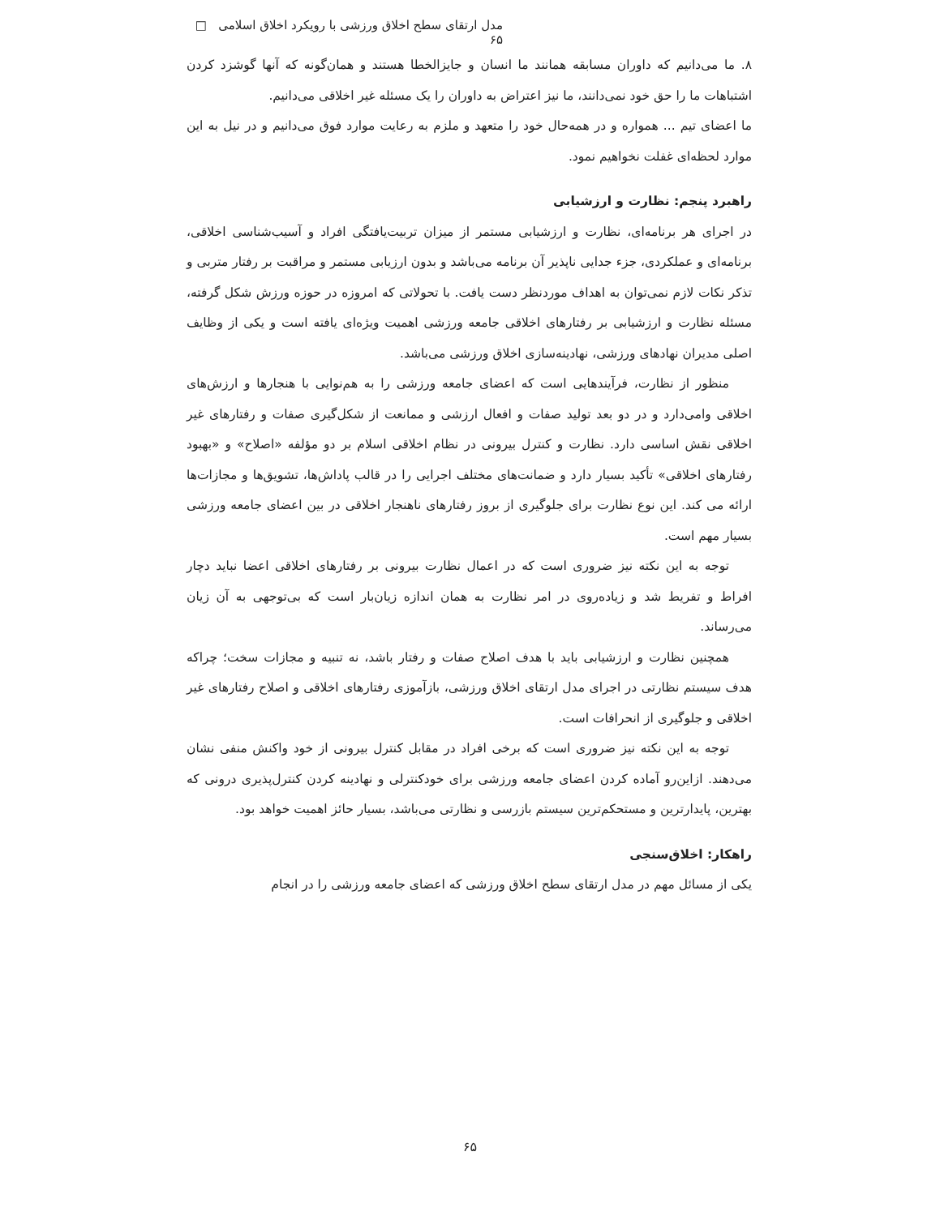مدل ارتقای سطح اخلاق ورزشی با رویکرد اخلاق اسلامی □ ۶۵
۸. ما می‌دانیم که داوران مسابقه همانند ما انسان و جایزالخطا هستند و همان‌گونه که آنها گوشزد کردن اشتباهات ما را حق خود نمی‌دانند، ما نیز اعتراض به داوران را یک مسئله غیر اخلاقی می‌دانیم.
ما اعضای تیم ... همواره و در همه‌حال خود را متعهد و ملزم به رعایت موارد فوق می‌دانیم و در نیل به این موارد لحظه‌ای غفلت نخواهیم نمود.
راهبرد پنجم: نظارت و ارزشیابی
در اجرای هر برنامه‌ای، نظارت و ارزشیابی مستمر از میزان تربیت‌یافتگی افراد و آسیب‌شناسی اخلاقی، برنامه‌ای و عملکردی، جزء جدایی ناپذیر آن برنامه می‌باشد و بدون ارزیابی مستمر و مراقبت بر رفتار متربی و تذکر نکات لازم نمی‌توان به اهداف موردنظر دست یافت. با تحولاتی که امروزه در حوزه ورزش شکل گرفته، مسئله نظارت و ارزشیابی بر رفتارهای اخلاقی جامعه ورزشی اهمیت ویژه‌ای یافته است و یکی از وظایف اصلی مدیران نهادهای ورزشی، نهادینه‌سازی اخلاق ورزشی می‌باشد.
منظور از نظارت، فرآیندهایی است که اعضای جامعه ورزشی را به هم‌نوایی با هنجارها و ارزش‌های اخلاقی وامی‌دارد و در دو بعد تولید صفات و افعال ارزشی و ممانعت از شکل‌گیری صفات و رفتارهای غیر اخلاقی نقش اساسی دارد. نظارت و کنترل بیرونی در نظام اخلاقی اسلام بر دو مؤلفه «اصلاح» و «بهبود رفتارهای اخلاقی» تأکید بسیار دارد و ضمانت‌های مختلف اجرایی را در قالب پاداش‌ها، تشویق‌ها و مجازات‌ها ارائه می کند. این نوع نظارت برای جلوگیری از بروز رفتارهای ناهنجار اخلاقی در بین اعضای جامعه ورزشی بسیار مهم است.
توجه به این نکته نیز ضروری است که در اعمال نظارت بیرونی بر رفتارهای اخلاقی اعضا نباید دچار افراط و تفریط شد و زیاده‌روی در امر نظارت به همان اندازه زیان‌بار است که بی‌توجهی به آن زیان می‌رساند.
همچنین نظارت و ارزشیابی باید با هدف اصلاح صفات و رفتار باشد، نه تنبیه و مجازات سخت؛ چراکه هدف سیستم نظارتی در اجرای مدل ارتقای اخلاق ورزشی، بازآموزی رفتارهای اخلاقی و اصلاح رفتارهای غیر اخلاقی و جلوگیری از انحرافات است.
توجه به این نکته نیز ضروری است که برخی افراد در مقابل کنترل بیرونی از خود واکنش منفی نشان می‌دهند. ازاین‌رو آماده کردن اعضای جامعه ورزشی برای خودکنترلی و نهادینه کردن کنترل‌پذیری درونی که بهترین، پایدارترین و مستحکم‌ترین سیستم بازرسی و نظارتی می‌باشد، بسیار حائز اهمیت خواهد بود.
راهکار: اخلاق‌سنجی
یکی از مسائل مهم در مدل ارتقای سطح اخلاق ورزشی که اعضای جامعه ورزشی را در انجام
۶۵